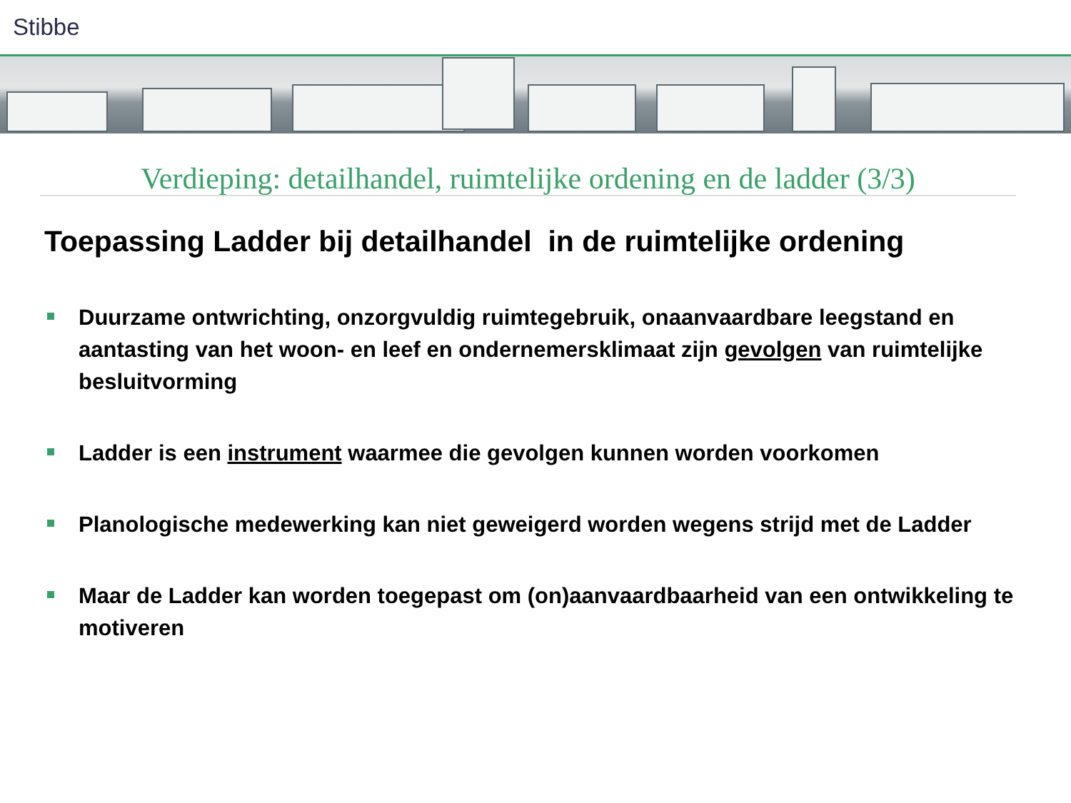Stibbe
Verdieping: detailhandel, ruimtelijke ordening en de ladder (3/3)
Toepassing Ladder bij detailhandel in de ruimtelijke ordening
Duurzame ontwrichting, onzorgvuldig ruimtegebruik, onaanvaardbare leegstand en aantasting van het woon- en leef en ondernemersklimaat zijn gevolgen van ruimtelijke besluitvorming
Ladder is een instrument waarmee die gevolgen kunnen worden voorkomen
Planologische medewerking kan niet geweigerd worden wegens strijd met de Ladder
Maar de Ladder kan worden toegepast om (on)aanvaardbaarheid van een ontwikkeling te motiveren